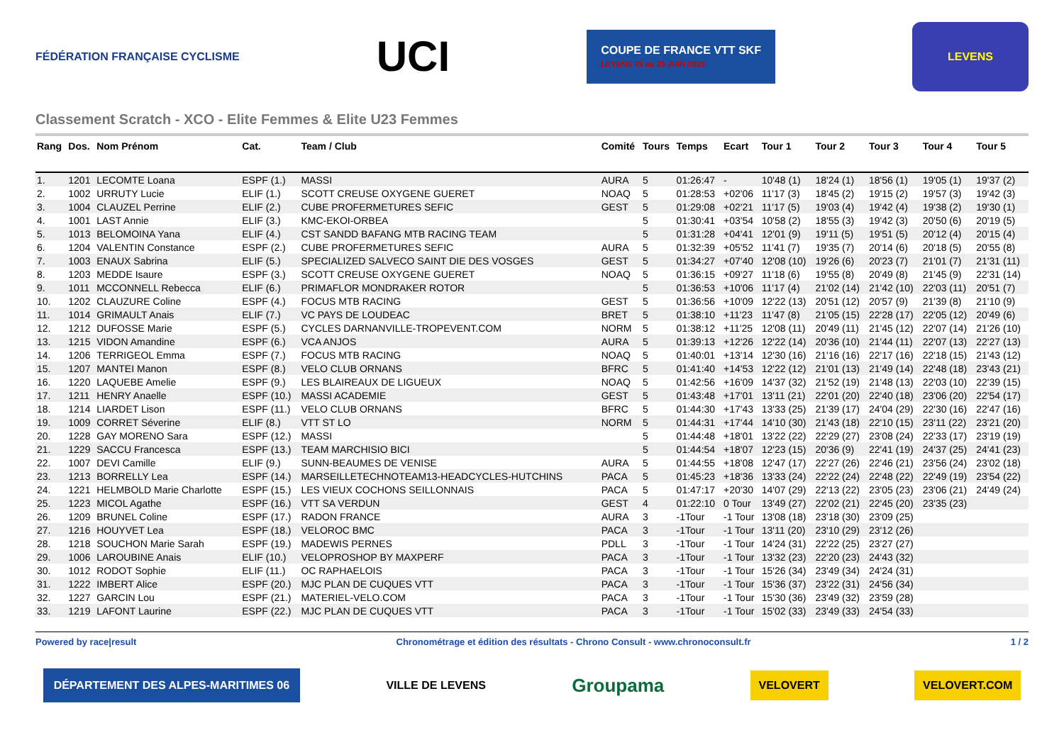FÉDÉRATION FRANÇAISE CYCLISME
UCI
COUPE DE FRANCE VTT SKF
LEVENS 28 au 30 JUIN 2019
LEVENS
Classement Scratch - XCO - Elite Femmes & Elite U23 Femmes
| Rang | Dos. | Nom Prénom | Cat. | Team / Club | Comité | Tours | Temps | Ecart | Tour 1 | Tour 2 | Tour 3 | Tour 4 | Tour 5 |
| --- | --- | --- | --- | --- | --- | --- | --- | --- | --- | --- | --- | --- | --- |
| 1. | 1201 | LECOMTE Loana | ESPF (1.) | MASSI | AURA | 5 | 01:26:47 | - | 10'48 (1) | 18'24 (1) | 18'56 (1) | 19'05 (1) | 19'37 (2) |
| 2. | 1002 | URRUTY Lucie | ELIF (1.) | SCOTT CREUSE OXYGENE GUERET | NOAQ | 5 | 01:28:53 | +02'06 | 11'17 (3) | 18'45 (2) | 19'15 (2) | 19'57 (3) | 19'42 (3) |
| 3. | 1004 | CLAUZEL Perrine | ELIF (2.) | CUBE PROFERMETURES SEFIC | GEST | 5 | 01:29:08 | +02'21 | 11'17 (5) | 19'03 (4) | 19'42 (4) | 19'38 (2) | 19'30 (1) |
| 4. | 1001 | LAST Annie | ELIF (3.) | KMC-EKOI-ORBEA | | 5 | 01:30:41 | +03'54 | 10'58 (2) | 18'55 (3) | 19'42 (3) | 20'50 (6) | 20'19 (5) |
| 5. | 1013 | BELOMOINA Yana | ELIF (4.) | CST SANDD BAFANG MTB RACING TEAM | | 5 | 01:31:28 | +04'41 | 12'01 (9) | 19'11 (5) | 19'51 (5) | 20'12 (4) | 20'15 (4) |
| 6. | 1204 | VALENTIN Constance | ESPF (2.) | CUBE PROFERMETURES SEFIC | AURA | 5 | 01:32:39 | +05'52 | 11'41 (7) | 19'35 (7) | 20'14 (6) | 20'18 (5) | 20'55 (8) |
| 7. | 1003 | ENAUX Sabrina | ELIF (5.) | SPECIALIZED SALVECO SAINT DIE DES VOSGES | GEST | 5 | 01:34:27 | +07'40 | 12'08 (10) | 19'26 (6) | 20'23 (7) | 21'01 (7) | 21'31 (11) |
| 8. | 1203 | MEDDE Isaure | ESPF (3.) | SCOTT CREUSE OXYGENE GUERET | NOAQ | 5 | 01:36:15 | +09'27 | 11'18 (6) | 19'55 (8) | 20'49 (8) | 21'45 (9) | 22'31 (14) |
| 9. | 1011 | MCCONNELL Rebecca | ELIF (6.) | PRIMAFLOR MONDRAKER ROTOR | | 5 | 01:36:53 | +10'06 | 11'17 (4) | 21'02 (14) | 21'42 (10) | 22'03 (11) | 20'51 (7) |
| 10. | 1202 | CLAUZURE Coline | ESPF (4.) | FOCUS MTB RACING | GEST | 5 | 01:36:56 | +10'09 | 12'22 (13) | 20'51 (12) | 20'57 (9) | 21'39 (8) | 21'10 (9) |
| 11. | 1014 | GRIMAULT Anais | ELIF (7.) | VC PAYS DE LOUDEAC | BRET | 5 | 01:38:10 | +11'23 | 11'47 (8) | 21'05 (15) | 22'28 (17) | 22'05 (12) | 20'49 (6) |
| 12. | 1212 | DUFOSSE Marie | ESPF (5.) | CYCLES DARNANVILLE-TROPEVENT.COM | NORM | 5 | 01:38:12 | +11'25 | 12'08 (11) | 20'49 (11) | 21'45 (12) | 22'07 (14) | 21'26 (10) |
| 13. | 1215 | VIDON Amandine | ESPF (6.) | VCA ANJOS | AURA | 5 | 01:39:13 | +12'26 | 12'22 (14) | 20'36 (10) | 21'44 (11) | 22'07 (13) | 22'27 (13) |
| 14. | 1206 | TERRIGEOL Emma | ESPF (7.) | FOCUS MTB RACING | NOAQ | 5 | 01:40:01 | +13'14 | 12'30 (16) | 21'16 (16) | 22'17 (16) | 22'18 (15) | 21'43 (12) |
| 15. | 1207 | MANTEI Manon | ESPF (8.) | VELO CLUB ORNANS | BFRC | 5 | 01:41:40 | +14'53 | 12'22 (12) | 21'01 (13) | 21'49 (14) | 22'48 (18) | 23'43 (21) |
| 16. | 1220 | LAQUEBE Amelie | ESPF (9.) | LES BLAIREAUX DE LIGUEUX | NOAQ | 5 | 01:42:56 | +16'09 | 14'37 (32) | 21'52 (19) | 21'48 (13) | 22'03 (10) | 22'39 (15) |
| 17. | 1211 | HENRY Anaelle | ESPF (10.) | MASSI ACADEMIE | GEST | 5 | 01:43:48 | +17'01 | 13'11 (21) | 22'01 (20) | 22'40 (18) | 23'06 (20) | 22'54 (17) |
| 18. | 1214 | LIARDET Lison | ESPF (11.) | VELO CLUB ORNANS | BFRC | 5 | 01:44:30 | +17'43 | 13'33 (25) | 21'39 (17) | 24'04 (29) | 22'30 (16) | 22'47 (16) |
| 19. | 1009 | CORRET Séverine | ELIF (8.) | VTT ST LO | NORM | 5 | 01:44:31 | +17'44 | 14'10 (30) | 21'43 (18) | 22'10 (15) | 23'11 (22) | 23'21 (20) |
| 20. | 1228 | GAY MORENO Sara | ESPF (12.) | MASSI | | 5 | 01:44:48 | +18'01 | 13'22 (22) | 22'29 (27) | 23'08 (24) | 22'33 (17) | 23'19 (19) |
| 21. | 1229 | SACCU Francesca | ESPF (13.) | TEAM MARCHISIO BICI | | 5 | 01:44:54 | +18'07 | 12'23 (15) | 20'36 (9) | 22'41 (19) | 24'37 (25) | 24'41 (23) |
| 22. | 1007 | DEVI Camille | ELIF (9.) | SUNN-BEAUMES DE VENISE | AURA | 5 | 01:44:55 | +18'08 | 12'47 (17) | 22'27 (26) | 22'46 (21) | 23'56 (24) | 23'02 (18) |
| 23. | 1213 | BORRELLY Lea | ESPF (14.) | MARSEILLETECHNOTEAM13-HEADCYCLES-HUTCHINS | PACA | 5 | 01:45:23 | +18'36 | 13'33 (24) | 22'22 (24) | 22'48 (22) | 22'49 (19) | 23'54 (22) |
| 24. | 1221 | HELMBOLD Marie Charlotte | ESPF (15.) | LES VIEUX COCHONS SEILLONNAIS | PACA | 5 | 01:47:17 | +20'30 | 14'07 (29) | 22'13 (22) | 23'05 (23) | 23'06 (21) | 24'49 (24) |
| 25. | 1223 | MICOL Agathe | ESPF (16.) | VTT SA VERDUN | GEST | 4 | 01:22:10 | 0 Tour | 13'49 (27) | 22'02 (21) | 22'45 (20) | 23'35 (23) | |
| 26. | 1209 | BRUNEL Coline | ESPF (17.) | RADON FRANCE | AURA | 3 | -1Tour | -1 Tour | 13'08 (18) | 23'18 (30) | 23'09 (25) | | |
| 27. | 1216 | HOUYVET Lea | ESPF (18.) | VELOROC BMC | PACA | 3 | -1Tour | -1 Tour | 13'11 (20) | 23'10 (29) | 23'12 (26) | | |
| 28. | 1218 | SOUCHON Marie Sarah | ESPF (19.) | MADEWIS PERNES | PDLL | 3 | -1Tour | -1 Tour | 14'24 (31) | 22'22 (25) | 23'27 (27) | | |
| 29. | 1006 | LAROUBINE Anais | ELIF (10.) | VELOPROSHOP BY MAXPERF | PACA | 3 | -1Tour | -1 Tour | 13'32 (23) | 22'20 (23) | 24'43 (32) | | |
| 30. | 1012 | RODOT Sophie | ELIF (11.) | OC RAPHAELOIS | PACA | 3 | -1Tour | -1 Tour | 15'26 (34) | 23'49 (34) | 24'24 (31) | | |
| 31. | 1222 | IMBERT Alice | ESPF (20.) | MJC PLAN DE CUQUES VTT | PACA | 3 | -1Tour | -1 Tour | 15'36 (37) | 23'22 (31) | 24'56 (34) | | |
| 32. | 1227 | GARCIN Lou | ESPF (21.) | MATERIEL-VELO.COM | PACA | 3 | -1Tour | -1 Tour | 15'30 (36) | 23'49 (32) | 23'59 (28) | | |
| 33. | 1219 | LAFONT Laurine | ESPF (22.) | MJC PLAN DE CUQUES VTT | PACA | 3 | -1Tour | -1 Tour | 15'02 (33) | 23'49 (33) | 24'54 (33) | | |
Powered by race|result Chronométrage et édition des résultats - Chrono Consult - www.chronoconsult.fr 1 / 2
DÉPARTEMENT DES ALPES-MARITIMES 06
VILLE DE LEVENS
Groupama
VELOVERT VELOVERT.COM